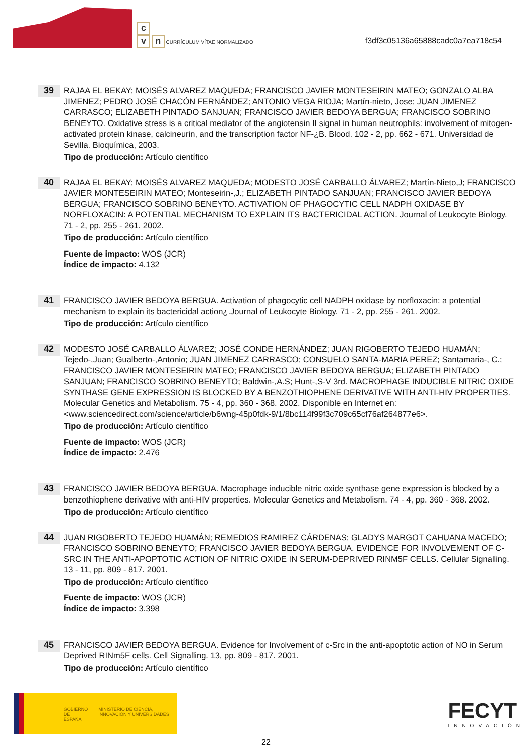c
v n CURRÍCULUM VÍTAE NORMALIZADO
f3df3c05136a65888cadc0a7ea718c54
39
RAJAA EL BEKAY; MOISÉS ALVAREZ MAQUEDA; FRANCISCO JAVIER MONTESEIRIN MATEO; GONZALO ALBA JIMENEZ; PEDRO JOSÉ CHACÓN FERNÁNDEZ; ANTONIO VEGA RIOJA; Martín-nieto, Jose; JUAN JIMENEZ CARRASCO; ELIZABETH PINTADO SANJUAN; FRANCISCO JAVIER BEDOYA BERGUA; FRANCISCO SOBRINO BENEYTO. Oxidative stress is a critical mediator of the angiotensin II signal in human neutrophils: involvement of mitogen-activated protein kinase, calcineurin, and the transcription factor NF-¿B. Blood. 102 - 2, pp. 662 - 671. Universidad de Sevilla. Bioquímica, 2003.
Tipo de producción: Artículo científico
40
RAJAA EL BEKAY; MOISÉS ALVAREZ MAQUEDA; MODESTO JOSÉ CARBALLO ÁLVAREZ; Martín-Nieto,J; FRANCISCO JAVIER MONTESEIRIN MATEO; Monteseirin-,J.; ELIZABETH PINTADO SANJUAN; FRANCISCO JAVIER BEDOYA BERGUA; FRANCISCO SOBRINO BENEYTO. ACTIVATION OF PHAGOCYTIC CELL NADPH OXIDASE BY NORFLOXACIN: A POTENTIAL MECHANISM TO EXPLAIN ITS BACTERICIDAL ACTION. Journal of Leukocyte Biology. 71 - 2, pp. 255 - 261. 2002.
Tipo de producción: Artículo científico
Fuente de impacto: WOS (JCR)
Índice de impacto: 4.132
41
FRANCISCO JAVIER BEDOYA BERGUA. Activation of phagocytic cell NADPH oxidase by norfloxacin: a potential mechanism to explain its bactericidal action¿.Journal of Leukocyte Biology. 71 - 2, pp. 255 - 261. 2002.
Tipo de producción: Artículo científico
42
MODESTO JOSÉ CARBALLO ÁLVAREZ; JOSÉ CONDE HERNÁNDEZ; JUAN RIGOBERTO TEJEDO HUAMÁN; Tejedo-,Juan; Gualberto-,Antonio; JUAN JIMENEZ CARRASCO; CONSUELO SANTA-MARIA PEREZ; Santamaria-, C.; FRANCISCO JAVIER MONTESEIRIN MATEO; FRANCISCO JAVIER BEDOYA BERGUA; ELIZABETH PINTADO SANJUAN; FRANCISCO SOBRINO BENEYTO; Baldwin-,A.S; Hunt-,S-V 3rd. MACROPHAGE INDUCIBLE NITRIC OXIDE SYNTHASE GENE EXPRESSION IS BLOCKED BY A BENZOTHIOPHENE DERIVATIVE WITH ANTI-HIV PROPERTIES. Molecular Genetics and Metabolism. 75 - 4, pp. 360 - 368. 2002. Disponible en Internet en: <www.sciencedirect.com/science/article/b6wng-45p0fdk-9/1/8bc114f99f3c709c65cf76af264877e6>.
Tipo de producción: Artículo científico
Fuente de impacto: WOS (JCR)
Índice de impacto: 2.476
43
FRANCISCO JAVIER BEDOYA BERGUA. Macrophage inducible nitric oxide synthase gene expression is blocked by a benzothiophene derivative with anti-HIV properties. Molecular Genetics and Metabolism. 74 - 4, pp. 360 - 368. 2002.
Tipo de producción: Artículo científico
44
JUAN RIGOBERTO TEJEDO HUAMÁN; REMEDIOS RAMIREZ CÁRDENAS; GLADYS MARGOT CAHUANA MACEDO; FRANCISCO SOBRINO BENEYTO; FRANCISCO JAVIER BEDOYA BERGUA. EVIDENCE FOR INVOLVEMENT OF C-SRC IN THE ANTI-APOPTOTIC ACTION OF NITRIC OXIDE IN SERUM-DEPRIVED RINM5F CELLS. Cellular Signalling. 13 - 11, pp. 809 - 817. 2001.
Tipo de producción: Artículo científico
Fuente de impacto: WOS (JCR)
Índice de impacto: 3.398
45
FRANCISCO JAVIER BEDOYA BERGUA. Evidence for Involvement of c-Src in the anti-apoptotic action of NO in Serum Deprived RINm5F cells. Cell Signalling. 13, pp. 809 - 817. 2001.
Tipo de producción: Artículo científico
GOBIERNO DE ESPAÑA
MINISTERIO DE CIENCIA, INNOVACIÓN Y UNIVERSIDADES
FECYT
INNOVACIÓN
22